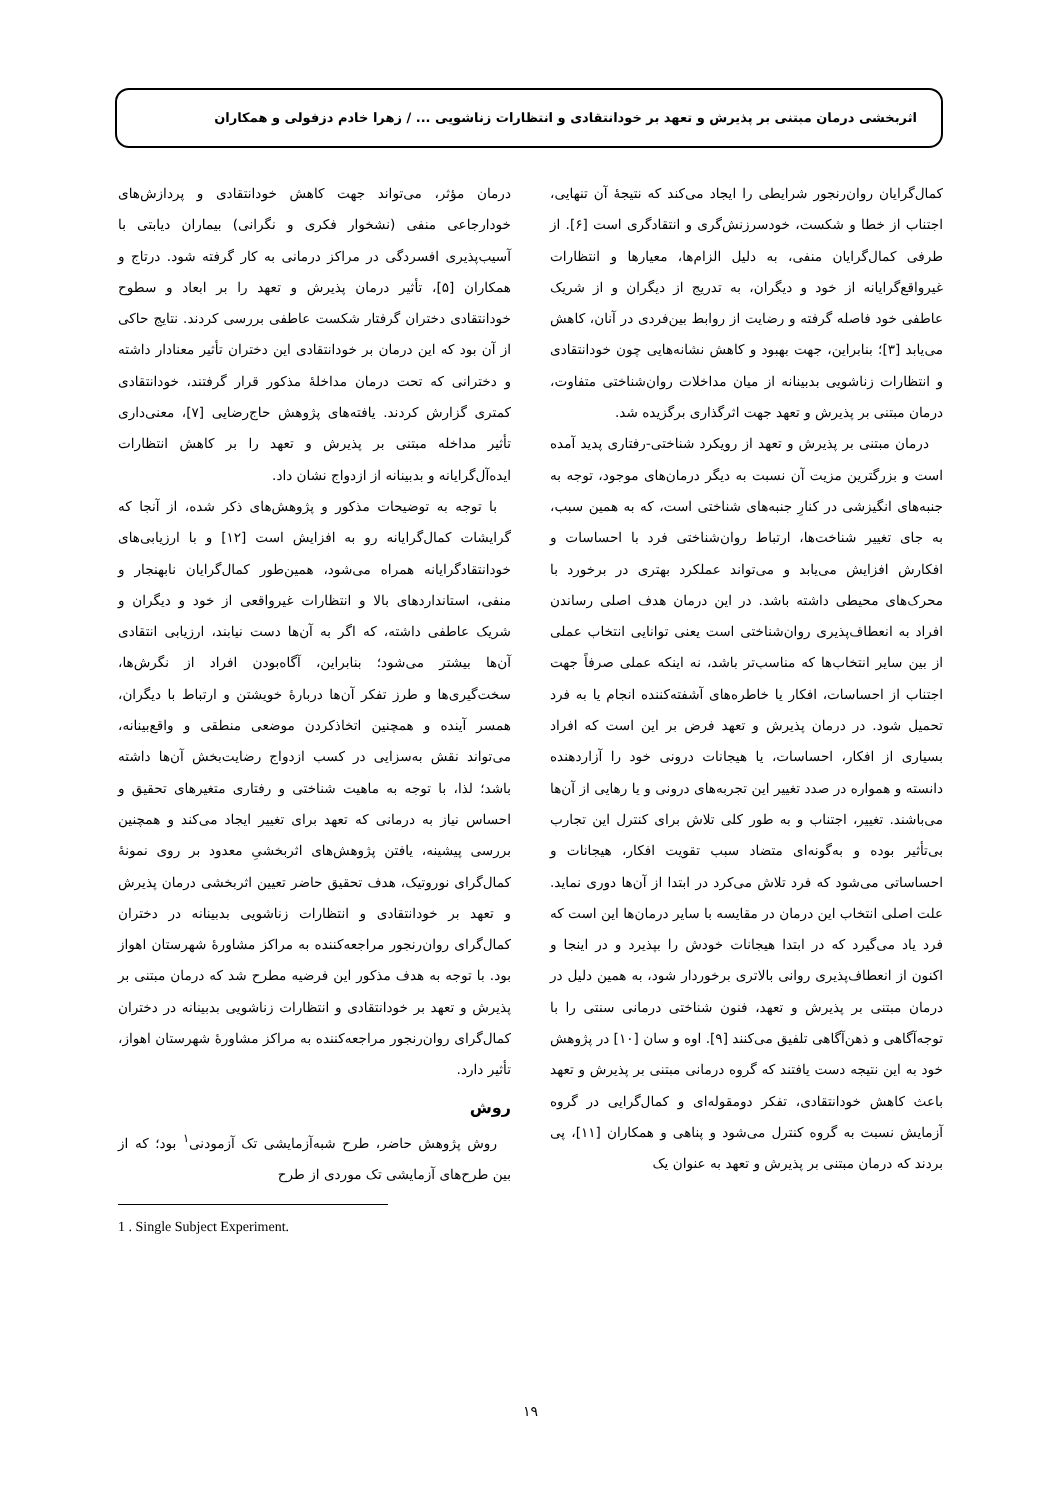اثربخشی درمان مبتنی بر پذیرش و تعهد بر خودانتقادی و انتظارات زناشویی ... / زهرا خادم دزفولی و همکاران
کمال‌گرایان روان‌رنجور شرایطی را ایجاد می‌کند که نتیجهٔ آن تنهایی، اجتناب از خطا و شکست، خودسرزنش‌گری و انتقادگری است [۶]. از طرفی کمال‌گرایان منفی، به دلیل الزام‌ها، معیارها و انتظارات غیرواقع‌گرایانه از خود و دیگران، به تدریج از دیگران و از شریک عاطفی خود فاصله گرفته و رضایت از روابط بین‌فردی در آنان، کاهش می‌یابد [۳]؛ بنابراین، جهت بهبود و کاهش نشانه‌هایی چون خودانتقادی و انتظارات زناشویی بدبینانه از میان مداخلات روان‌شناختی متفاوت، درمان مبتنی بر پذیرش و تعهد جهت اثرگذاری برگزیده شد.
درمان مبتنی بر پذیرش و تعهد از رویکرد شناختی-رفتاری پدید آمده است و بزرگترین مزیت آن نسبت به دیگر درمان‌های موجود، توجه به جنبه‌های انگیزشی در کنارِ جنبه‌های شناختی است، که به همین سبب، به جای تغییر شناخت‌ها، ارتباط روان‌شناختی فرد با احساسات و افکارش افزایش می‌یابد و می‌تواند عملکرد بهتری در برخورد با محرک‌های محیطی داشته باشد. در این درمان هدف اصلی رساندن افراد به انعطاف‌پذیری روان‌شناختی است یعنی توانایی انتخاب عملی از بین سایر انتخاب‌ها که مناسب‌تر باشد، نه اینکه عملی صرفاً جهت اجتناب از احساسات، افکار یا خاطره‌های آشفته‌کننده انجام یا به فرد تحمیل شود. در درمان پذیرش و تعهد فرض بر این است که افراد بسیاری از افکار، احساسات، یا هیجانات درونی خود را آزاردهنده دانسته و همواره در صدد تغییر این تجربه‌های درونی و یا رهایی از آن‌ها می‌باشند. تغییر، اجتناب و به طور کلی تلاش برای کنترل این تجارب بی‌تأثیر بوده و به‌گونه‌ای متضاد سبب تقویت افکار، هیجانات و احساساتی می‌شود که فرد تلاش می‌کرد در ابتدا از آن‌ها دوری نماید. علت اصلی انتخاب این درمان در مقایسه با سایر درمان‌ها این است که فرد یاد می‌گیرد که در ابتدا هیجانات خودش را بپذیرد و در اینجا و اکنون از انعطاف‌پذیری روانی بالاتری برخوردار شود، به همین دلیل در درمان مبتنی بر پذیرش و تعهد، فنون شناختی درمانی سنتی را با توجه‌آگاهی و ذهن‌آگاهی تلفیق می‌کنند [۹]. اوه و سان [۱۰] در پژوهش خود به این نتیجه دست یافتند که گروه درمانی مبتنی بر پذیرش و تعهد باعث کاهش خودانتقادی، تفکر دومقوله‌ای و کمال‌گرایی در گروه آزمایش نسبت به گروه کنترل می‌شود و پناهی و همکاران [۱۱]، پی بردند که درمان مبتنی بر پذیرش و تعهد به عنوان یک
درمان مؤثر، می‌تواند جهت کاهش خودانتقادی و پردازش‌های خودارجاعی منفی (نشخوار فکری و نگرانی) بیماران دیابتی با آسیب‌پذیری افسردگی در مراکز درمانی به کار گرفته شود. درتاج و همکاران [۵]، تأثیر درمان پذیرش و تعهد را بر ابعاد و سطوح خودانتقادی دختران گرفتار شکست عاطفی بررسی کردند. نتایج حاکی از آن بود که این درمان بر خودانتقادی این دختران تأثیر معنادار داشته و دخترانی که تحت درمان مداخلهٔ مذکور قرار گرفتند، خودانتقادی کمتری گزارش کردند. یافته‌های پژوهش حاج‌رضایی [۷]، معنی‌داری تأثیر مداخله مبتنی بر پذیرش و تعهد را بر کاهش انتظارات ایده‌آل‌گرایانه و بدبینانه از ازدواج نشان داد.
با توجه به توضیحات مذکور و پژوهش‌های ذکر شده، از آنجا که گرایشات کمال‌گرایانه رو به افزایش است [۱۲] و با ارزیابی‌های خودانتقادگرایانه همراه می‌شود، همین‌طور کمال‌گرایان نابهنجار و منفی، استانداردهای بالا و انتظارات غیرواقعی از خود و دیگران و شریک عاطفی داشته، که اگر به آن‌ها دست نیابند، ارزیابی انتقادی آن‌ها بیشتر می‌شود؛ بنابراین، آگاه‌بودن افراد از نگرش‌ها، سخت‌گیری‌ها و طرز تفکر آن‌ها دربارهٔ خویشتن و ارتباط با دیگران، همسر آینده و همچنین اتخاذکردن موضعی منطقی و واقع‌بینانه، می‌تواند نقش به‌سزایی در کسب ازدواج رضایت‌بخش آن‌ها داشته باشد؛ لذا، با توجه به ماهیت شناختی و رفتاری متغیرهای تحقیق و احساس نیاز به درمانی که تعهد برای تغییر ایجاد می‌کند و همچنین بررسی پیشینه، یافتن پژوهش‌های اثربخشیِ معدود بر روی نمونهٔ کمال‌گرای نوروتیک، هدف تحقیق حاضر تعیین اثربخشی درمان پذیرش و تعهد بر خودانتقادی و انتظارات زناشویی بدبینانه در دختران کمال‌گرای روان‌رنجور مراجعه‌کننده به مراکز مشاورهٔ شهرستان اهواز بود. با توجه به هدف مذکور این فرضیه مطرح شد که درمان مبتنی بر پذیرش و تعهد بر خودانتقادی و انتظارات زناشویی بدبینانه در دختران کمال‌گرای روان‌رنجور مراجعه‌کننده به مراکز مشاورهٔ شهرستان اهواز، تأثیر دارد.
روش
روش پژوهش حاضر، طرح شبه‌آزمایشی تک آزمودنی<sup>۱</sup> بود؛ که از بین طرح‌های آزمایشی تک موردی از طرح
1 . Single Subject Experiment.
۱۹